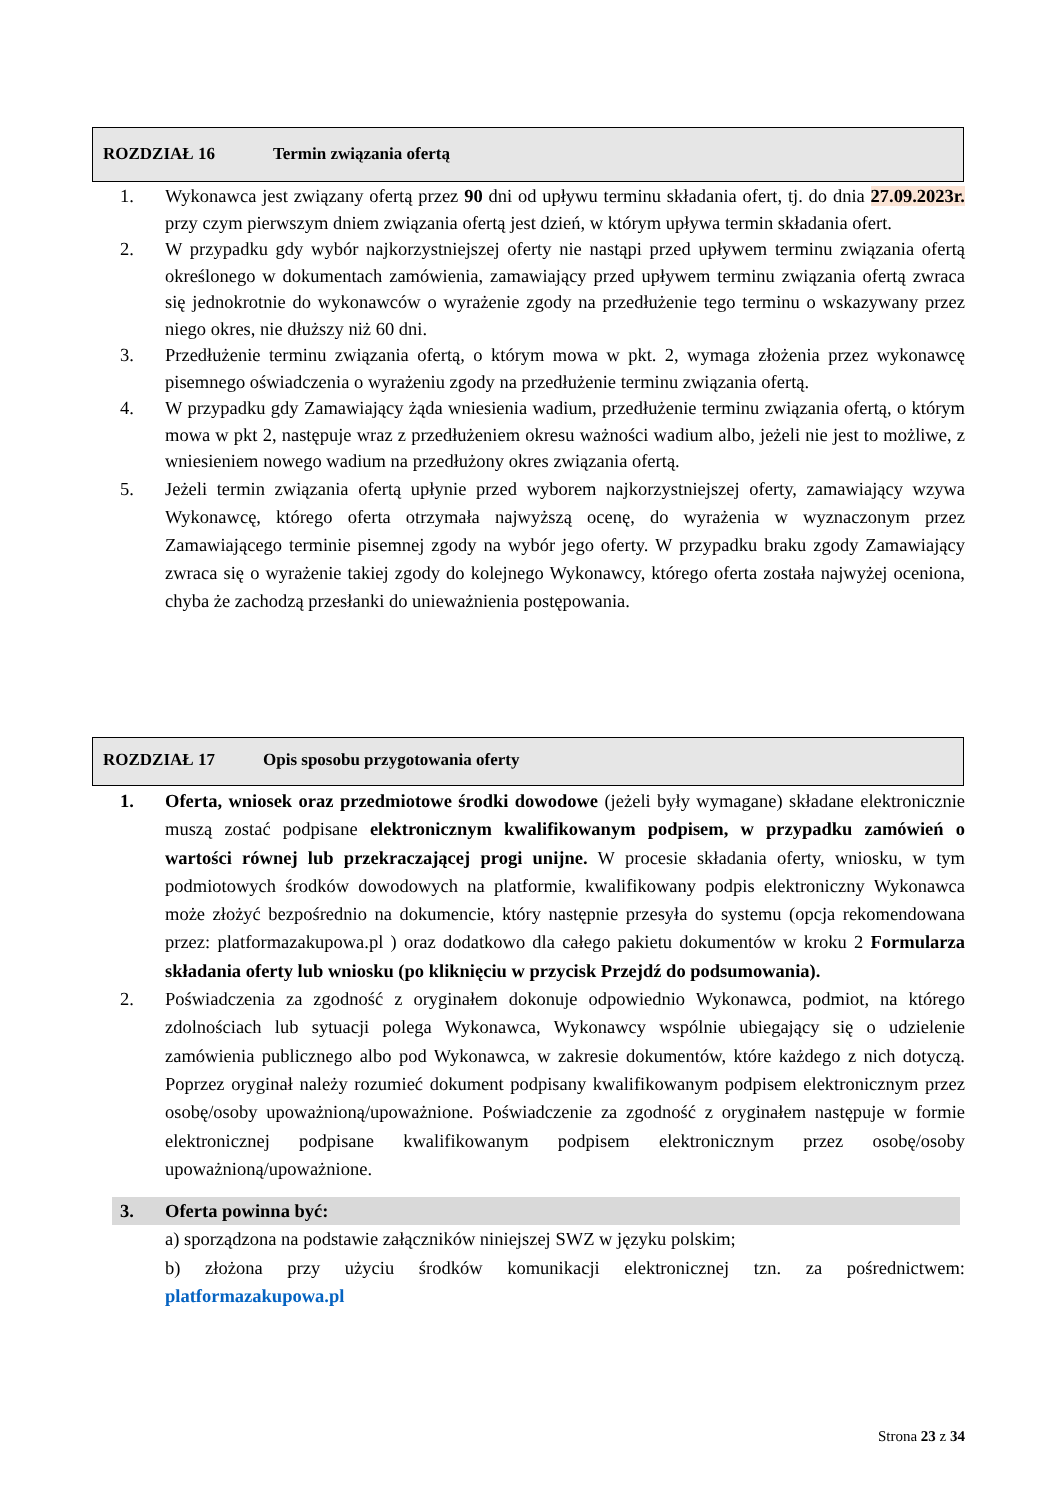ROZDZIAŁ 16 Termin związania ofertą
1. Wykonawca jest związany ofertą przez 90 dni od upływu terminu składania ofert, tj. do dnia 27.09.2023r. przy czym pierwszym dniem związania ofertą jest dzień, w którym upływa termin składania ofert.
2. W przypadku gdy wybór najkorzystniejszej oferty nie nastąpi przed upływem terminu związania ofertą określonego w dokumentach zamówienia, zamawiający przed upływem terminu związania ofertą zwraca się jednokrotnie do wykonawców o wyrażenie zgody na przedłużenie tego terminu o wskazywany przez niego okres, nie dłuższy niż 60 dni.
3. Przedłużenie terminu związania ofertą, o którym mowa w pkt. 2, wymaga złożenia przez wykonawcę pisemnego oświadczenia o wyrażeniu zgody na przedłużenie terminu związania ofertą.
4. W przypadku gdy Zamawiający żąda wniesienia wadium, przedłużenie terminu związania ofertą, o którym mowa w pkt 2, następuje wraz z przedłużeniem okresu ważności wadium albo, jeżeli nie jest to możliwe, z wniesieniem nowego wadium na przedłużony okres związania ofertą.
5. Jeżeli termin związania ofertą upłynie przed wyborem najkorzystniejszej oferty, zamawiający wzywa Wykonawcę, którego oferta otrzymała najwyższą ocenę, do wyrażenia w wyznaczonym przez Zamawiającego terminie pisemnej zgody na wybór jego oferty. W przypadku braku zgody Zamawiający zwraca się o wyrażenie takiej zgody do kolejnego Wykonawcy, którego oferta została najwyżej oceniona, chyba że zachodzą przesłanki do unieważnienia postępowania.
ROZDZIAŁ 17 Opis sposobu przygotowania oferty
1. Oferta, wniosek oraz przedmiotowe środki dowodowe (jeżeli były wymagane) składane elektronicznie muszą zostać podpisane elektronicznym kwalifikowanym podpisem, w przypadku zamówień o wartości równej lub przekraczającej progi unijne. W procesie składania oferty, wniosku, w tym podmiotowych środków dowodowych na platformie, kwalifikowany podpis elektroniczny Wykonawca może złożyć bezpośrednio na dokumencie, który następnie przesyła do systemu (opcja rekomendowana przez: platformazakupowa.pl ) oraz dodatkowo dla całego pakietu dokumentów w kroku 2 Formularza składania oferty lub wniosku (po kliknięciu w przycisk Przejdź do podsumowania).
2. Poświadczenia za zgodność z oryginałem dokonuje odpowiednio Wykonawca, podmiot, na którego zdolnościach lub sytuacji polega Wykonawca, Wykonawcy wspólnie ubiegający się o udzielenie zamówienia publicznego albo pod Wykonawca, w zakresie dokumentów, które każdego z nich dotyczą. Poprzez oryginał należy rozumieć dokument podpisany kwalifikowanym podpisem elektronicznym przez osobę/osoby upoważnioną/upoważnione. Poświadczenie za zgodność z oryginałem następuje w formie elektronicznej podpisane kwalifikowanym podpisem elektronicznym przez osobę/osoby upoważnioną/upoważnione.
3. Oferta powinna być:
a) sporządzona na podstawie załączników niniejszej SWZ w języku polskim;
b) złożona przy użyciu środków komunikacji elektronicznej tzn. za pośrednictwem: platformazakupowa.pl
Strona 23 z 34